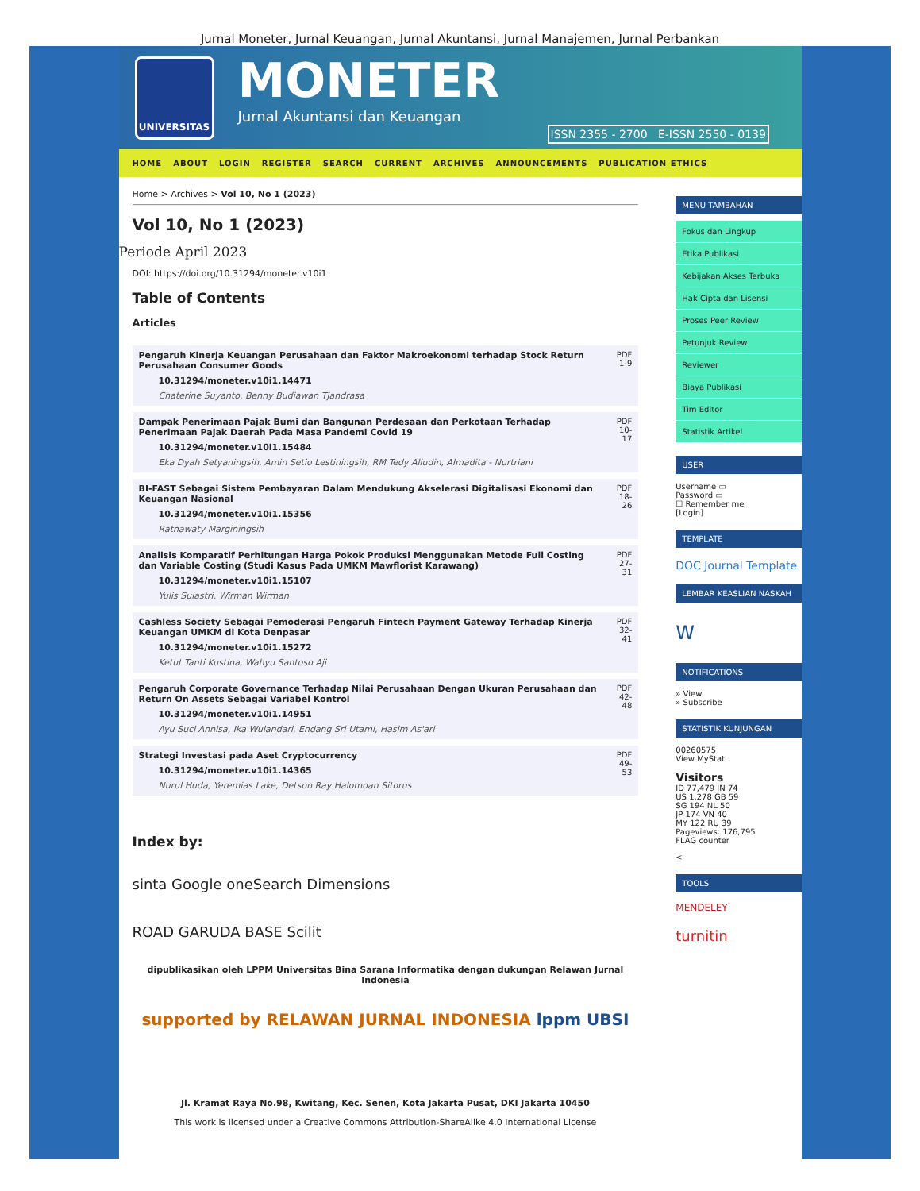Jurnal Moneter, Jurnal Keuangan, Jurnal Akuntansi, Jurnal Manajemen, Jurnal Perbankan
UNIVERSITAS
MONETER
Jurnal Akuntansi dan Keuangan
ISSN 2355 - 2700 E-ISSN 2550 - 0139
HOME ABOUT LOGIN REGISTER SEARCH CURRENT ARCHIVES ANNOUNCEMENTS PUBLICATION ETHICS
Home > Archives > Vol 10, No 1 (2023)
Vol 10, No 1 (2023)
Periode April 2023
DOI: https://doi.org/10.31294/moneter.v10i1
Table of Contents
Articles
| Pengaruh Kinerja Keuangan Perusahaan dan Faktor Makroekonomi terhadap Stock Return Perusahaan Consumer Goods 10.31294/moneter.v10i1.14471 Chaterine Suyanto, Benny Budiawan Tjandrasa | PDF 1-9 |
| Dampak Penerimaan Pajak Bumi dan Bangunan Perdesaan dan Perkotaan Terhadap Penerimaan Pajak Daerah Pada Masa Pandemi Covid 19 10.31294/moneter.v10i1.15484 Eka Dyah Setyaningsih, Amin Setio Lestiningsih, RM Tedy Aliudin, Almadita - Nurtriani | PDF 10-17 |
| BI-FAST Sebagai Sistem Pembayaran Dalam Mendukung Akselerasi Digitalisasi Ekonomi dan Keuangan Nasional 10.31294/moneter.v10i1.15356 Ratnawaty Marginingsih | PDF 18-26 |
| Analisis Komparatif Perhitungan Harga Pokok Produksi Menggunakan Metode Full Costing dan Variable Costing (Studi Kasus Pada UMKM Mawflorist Karawang) 10.31294/moneter.v10i1.15107 Yulis Sulastri, Wirman Wirman | PDF 27-31 |
| Cashless Society Sebagai Pemoderasi Pengaruh Fintech Payment Gateway Terhadap Kinerja Keuangan UMKM di Kota Denpasar 10.31294/moneter.v10i1.15272 Ketut Tanti Kustina, Wahyu Santoso Aji | PDF 32-41 |
| Pengaruh Corporate Governance Terhadap Nilai Perusahaan Dengan Ukuran Perusahaan dan Return On Assets Sebagai Variabel Kontrol 10.31294/moneter.v10i1.14951 Ayu Suci Annisa, Ika Wulandari, Endang Sri Utami, Hasim As'ari | PDF 42-48 |
| Strategi Investasi pada Aset Cryptocurrency 10.31294/moneter.v10i1.14365 Nurul Huda, Yeremias Lake, Detson Ray Halomoan Sitorus | PDF 49-53 |
Index by:
sinta Google oneSearch Dimensions
ROAD GARUDA BASE Scilit
dipublikasikan oleh LPPM Universitas Bina Sarana Informatika dengan dukungan Relawan Jurnal Indonesia
supported by RELAWAN JURNAL INDONESIA lppm UBSI
Jl. Kramat Raya No.98, Kwitang, Kec. Senen, Kota Jakarta Pusat, DKI Jakarta 10450
This work is licensed under a Creative Commons Attribution-ShareAlike 4.0 International License
MENU TAMBAHAN
Fokus dan Lingkup
Etika Publikasi
Kebijakan Akses Terbuka
Hak Cipta dan Lisensi
Proses Peer Review
Petunjuk Review
Reviewer
Biaya Publikasi
Tim Editor
Statistik Artikel
USER
Username ▭
Password ▭
☐ Remember me
[Login]
TEMPLATE
DOC Journal Template
LEMBAR KEASLIAN NASKAH
W
NOTIFICATIONS
» View
» Subscribe
STATISTIK KUNJUNGAN
00260575
View MyStat
Visitors
ID 77,479 IN 74
US 1,278 GB 59
SG 194 NL 50
JP 174 VN 40
MY 122 RU 39
Pageviews: 176,795
FLAG counter
<
TOOLS
MENDELEY
turnitin